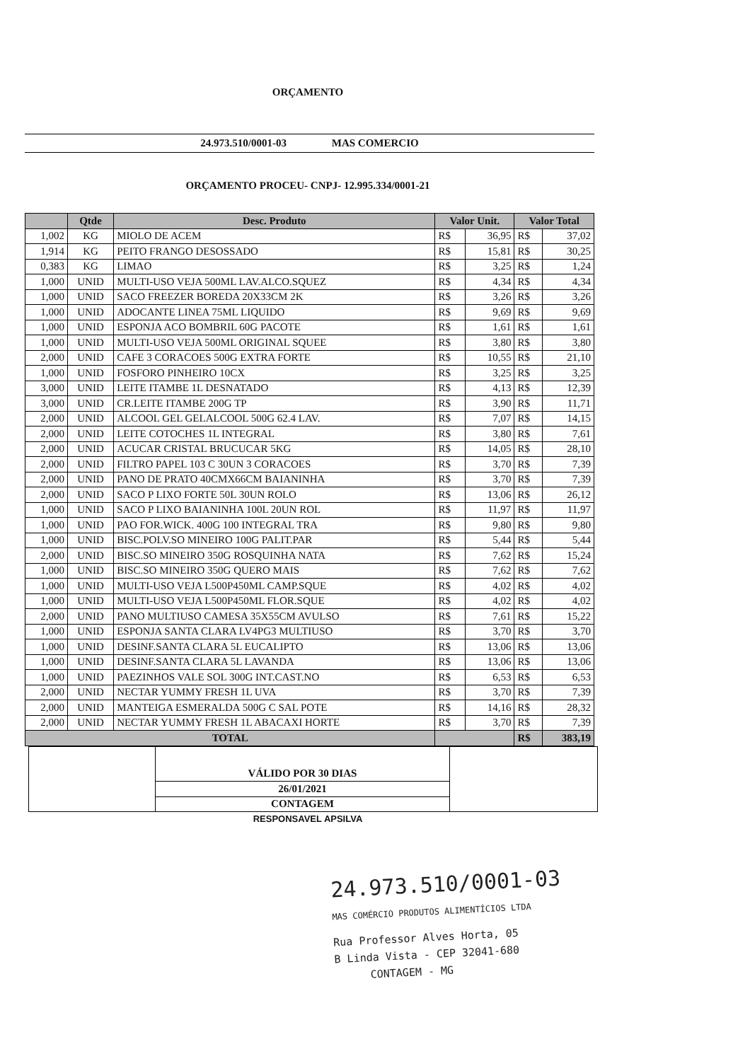ORÇAMENTO
24.973.510/0001-03 MAS COMERCIO
ORÇAMENTO PROCEU- CNPJ- 12.995.334/0001-21
| | Qtde | Desc. Produto | Valor Unit. | | Valor Total | |
| --- | --- | --- | --- | --- | --- | --- |
| 1,002 | KG | MIOLO DE ACEM | R$ | 36,95 | R$ | 37,02 |
| 1,914 | KG | PEITO FRANGO DESOSSADO | R$ | 15,81 | R$ | 30,25 |
| 0,383 | KG | LIMAO | R$ | 3,25 | R$ | 1,24 |
| 1,000 | UNID | MULTI-USO VEJA 500ML LAV.ALCO.SQUEZ | R$ | 4,34 | R$ | 4,34 |
| 1,000 | UNID | SACO FREEZER BOREDA 20X33CM 2K | R$ | 3,26 | R$ | 3,26 |
| 1,000 | UNID | ADOCANTE LINEA 75ML LIQUIDO | R$ | 9,69 | R$ | 9,69 |
| 1,000 | UNID | ESPONJA ACO BOMBRIL 60G PACOTE | R$ | 1,61 | R$ | 1,61 |
| 1,000 | UNID | MULTI-USO VEJA 500ML ORIGINAL SQUEE | R$ | 3,80 | R$ | 3,80 |
| 2,000 | UNID | CAFE 3 CORACOES 500G EXTRA FORTE | R$ | 10,55 | R$ | 21,10 |
| 1,000 | UNID | FOSFORO PINHEIRO 10CX | R$ | 3,25 | R$ | 3,25 |
| 3,000 | UNID | LEITE ITAMBE 1L DESNATADO | R$ | 4,13 | R$ | 12,39 |
| 3,000 | UNID | CR.LEITE ITAMBE 200G TP | R$ | 3,90 | R$ | 11,71 |
| 2,000 | UNID | ALCOOL GEL GELALCOOL 500G 62.4 LAV. | R$ | 7,07 | R$ | 14,15 |
| 2,000 | UNID | LEITE COTOCHES 1L INTEGRAL | R$ | 3,80 | R$ | 7,61 |
| 2,000 | UNID | ACUCAR CRISTAL BRUCUCAR 5KG | R$ | 14,05 | R$ | 28,10 |
| 2,000 | UNID | FILTRO PAPEL 103 C 30UN 3 CORACOES | R$ | 3,70 | R$ | 7,39 |
| 2,000 | UNID | PANO DE PRATO 40CMX66CM BAIANINHA | R$ | 3,70 | R$ | 7,39 |
| 2,000 | UNID | SACO P LIXO FORTE 50L 30UN ROLO | R$ | 13,06 | R$ | 26,12 |
| 1,000 | UNID | SACO P LIXO BAIANINHA 100L 20UN ROL | R$ | 11,97 | R$ | 11,97 |
| 1,000 | UNID | PAO FOR.WICK. 400G 100 INTEGRAL TRA | R$ | 9,80 | R$ | 9,80 |
| 1,000 | UNID | BISC.POLV.SO MINEIRO 100G PALIT.PAR | R$ | 5,44 | R$ | 5,44 |
| 2,000 | UNID | BISC.SO MINEIRO 350G ROSQUINHA NATA | R$ | 7,62 | R$ | 15,24 |
| 1,000 | UNID | BISC.SO MINEIRO 350G QUERO MAIS | R$ | 7,62 | R$ | 7,62 |
| 1,000 | UNID | MULTI-USO VEJA L500P450ML CAMP.SQUE | R$ | 4,02 | R$ | 4,02 |
| 1,000 | UNID | MULTI-USO VEJA L500P450ML FLOR.SQUE | R$ | 4,02 | R$ | 4,02 |
| 2,000 | UNID | PANO MULTIUSO CAMESA 35X55CM AVULSO | R$ | 7,61 | R$ | 15,22 |
| 1,000 | UNID | ESPONJA SANTA CLARA LV4PG3 MULTIUSO | R$ | 3,70 | R$ | 3,70 |
| 1,000 | UNID | DESINF.SANTA CLARA 5L EUCALIPTO | R$ | 13,06 | R$ | 13,06 |
| 1,000 | UNID | DESINF.SANTA CLARA 5L LAVANDA | R$ | 13,06 | R$ | 13,06 |
| 1,000 | UNID | PAEZINHOS VALE SOL 300G INT.CAST.NO | R$ | 6,53 | R$ | 6,53 |
| 2,000 | UNID | NECTAR YUMMY FRESH 1L UVA | R$ | 3,70 | R$ | 7,39 |
| 2,000 | UNID | MANTEIGA ESMERALDA 500G C SAL POTE | R$ | 14,16 | R$ | 28,32 |
| 2,000 | UNID | NECTAR YUMMY FRESH 1L ABACAXI HORTE | R$ | 3,70 | R$ | 7,39 |
| TOTAL | | | | | R$ | 383,19 |
| | VÁLIDO POR 30 DIAS | |
| | 26/01/2021 | |
| | CONTAGEM | |
RESPONSAVEL APSILVA
24.973.510/0001-03
MAS COMÉRCIO PRODUTOS ALIMENTÍCIOS LTDA
Rua Professor Alves Horta, 05
B Linda Vista - CEP 32041-680
CONTAGEM - MG